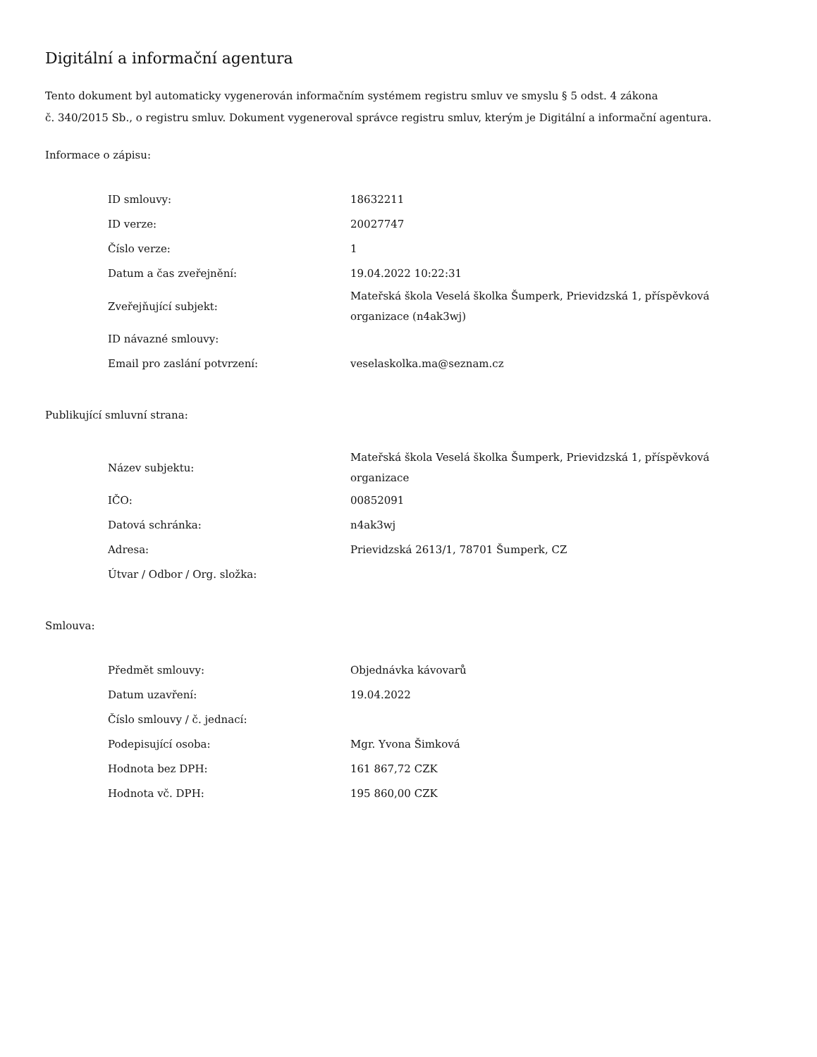Digitální a informační agentura
Tento dokument byl automaticky vygenerován informačním systémem registru smluv ve smyslu § 5 odst. 4 zákona
č. 340/2015 Sb., o registru smluv. Dokument vygeneroval správce registru smluv, kterým je Digitální a informační agentura.
Informace o zápisu:
| ID smlouvy: | 18632211 |
| ID verze: | 20027747 |
| Číslo verze: | 1 |
| Datum a čas zveřejnění: | 19.04.2022 10:22:31 |
| Zveřejňující subjekt: | Mateřská škola Veselá školka Šumperk, Prievidzská 1, příspěvková organizace (n4ak3wj) |
| ID návazné smlouvy: | |
| Email pro zaslání potvrzení: | veselaskolka.ma@seznam.cz |
Publikující smluvní strana:
| Název subjektu: | Mateřská škola Veselá školka Šumperk, Prievidzská 1, příspěvková organizace |
| IČO: | 00852091 |
| Datová schránka: | n4ak3wj |
| Adresa: | Prievidzská 2613/1, 78701 Šumperk, CZ |
| Útvar / Odbor / Org. složka: | |
Smlouva:
| Předmět smlouvy: | Objednávka kávovarů |
| Datum uzavření: | 19.04.2022 |
| Číslo smlouvy / č. jednací: | |
| Podepisující osoba: | Mgr. Yvona Šimková |
| Hodnota bez DPH: | 161 867,72 CZK |
| Hodnota vč. DPH: | 195 860,00 CZK |